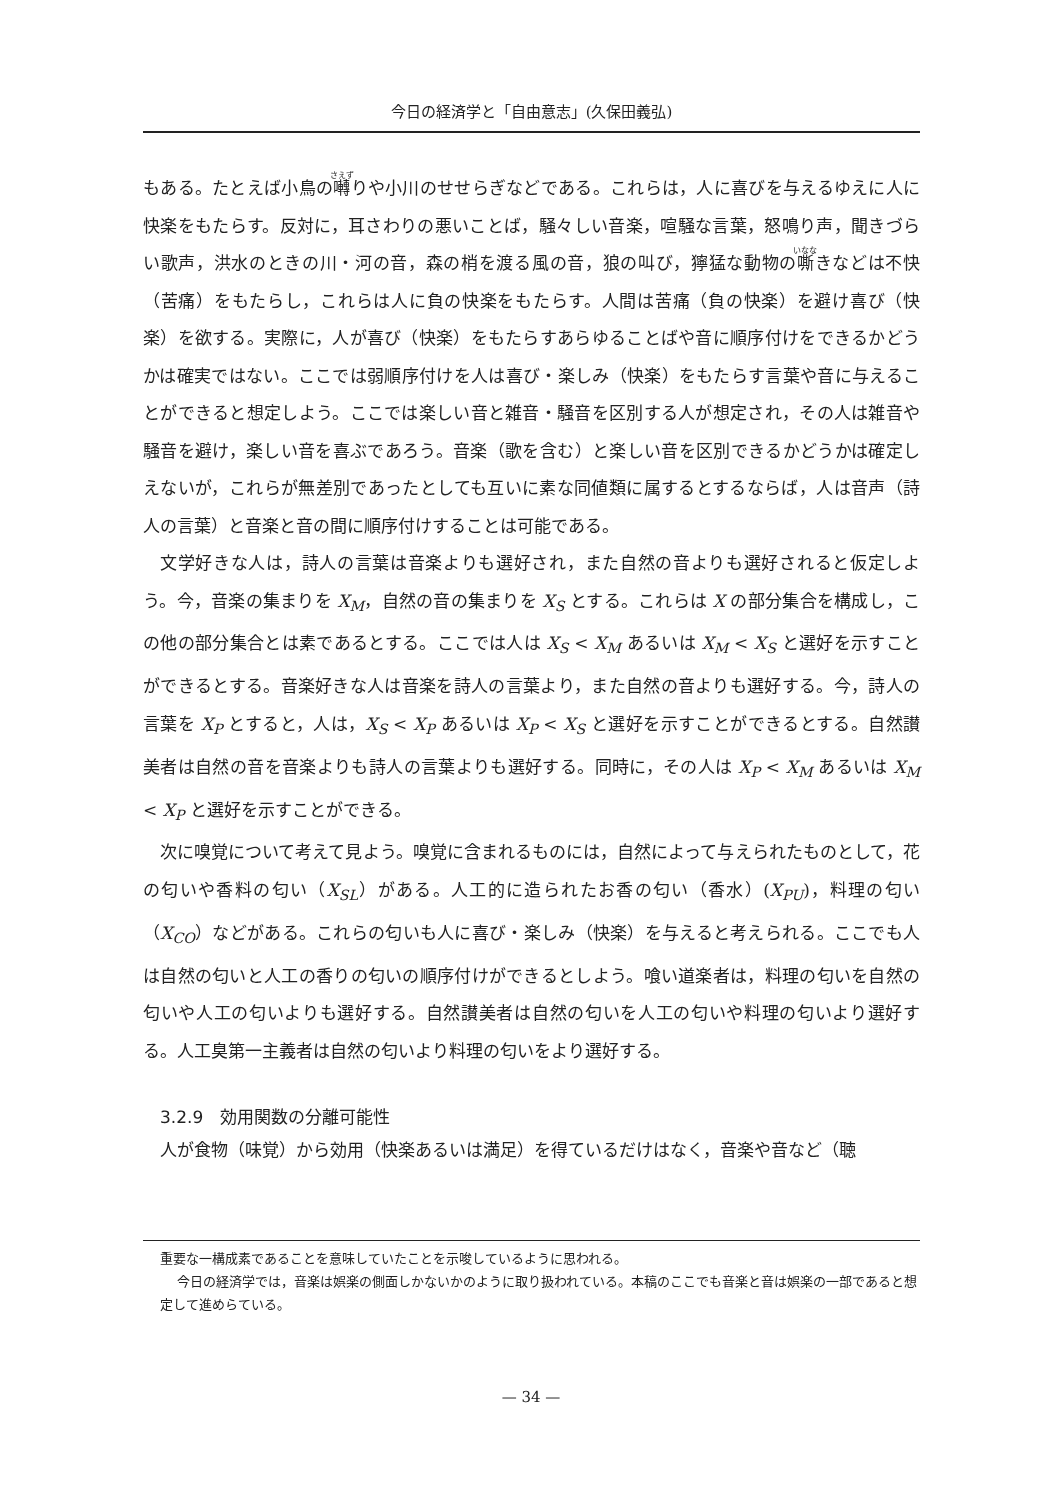今日の経済学と「自由意志」(久保田義弘)
もある。たとえば小鳥の囀りや小川のせせらぎなどである。これらは，人に喜びを与えるゆえに人に快楽をもたらす。反対に，耳さわりの悪いことば，騒々しい音楽，喧騒な言葉，怒鳴り声，聞きづらい歌声，洪水のときの川・河の音，森の梢を渡る風の音，狼の叫び，獰猛な動物の嘶きなどは不快（苦痛）をもたらし，これらは人に負の快楽をもたらす。人間は苦痛（負の快楽）を避け喜び（快楽）を欲する。実際に，人が喜び（快楽）をもたらすあらゆることばや音に順序付けをできるかどうかは確実ではない。ここでは弱順序付けを人は喜び・楽しみ（快楽）をもたらす言葉や音に与えることができると想定しよう。ここでは楽しい音と雑音・騒音を区別する人が想定され，その人は雑音や騒音を避け，楽しい音を喜ぶであろう。音楽（歌を含む）と楽しい音を区別できるかどうかは確定しえないが，これらが無差別であったとしても互いに素な同値類に属するとするならば，人は音声（詩人の言葉）と音楽と音の間に順序付けすることは可能である。
文学好きな人は，詩人の言葉は音楽よりも選好され，また自然の音よりも選好されると仮定しよう。今，音楽の集まりを X<sub>M</sub>，自然の音の集まりを X<sub>S</sub> とする。これらは X の部分集合を構成し，この他の部分集合とは素であるとする。ここでは人は X<sub>S</sub> < X<sub>M</sub> あるいは X<sub>M</sub> < X<sub>S</sub> と選好を示すことができるとする。音楽好きな人は音楽を詩人の言葉より，また自然の音よりも選好する。今，詩人の言葉を X<sub>P</sub> とすると，人は，X<sub>S</sub> < X<sub>P</sub> あるいは X<sub>P</sub> < X<sub>S</sub> と選好を示すことができるとする。自然讃美者は自然の音を音楽よりも詩人の言葉よりも選好する。同時に，その人は X<sub>P</sub> < X<sub>M</sub> あるいは X<sub>M</sub> < X<sub>P</sub> と選好を示すことができる。
次に嗅覚について考えて見よう。嗅覚に含まれるものには，自然によって与えられたものとして，花の匂いや香料の匂い（X<sub>SL</sub>）がある。人工的に造られたお香の匂い（香水）(X<sub>PU</sub>)，料理の匂い（X<sub>CO</sub>）などがある。これらの匂いも人に喜び・楽しみ（快楽）を与えると考えられる。ここでも人は自然の匂いと人工の香りの匂いの順序付けができるとしよう。喰い道楽者は，料理の匂いを自然の匂いや人工の匂いよりも選好する。自然讃美者は自然の匂いを人工の匂いや料理の匂いより選好する。人工臭第一主義者は自然の匂いより料理の匂いをより選好する。
3.2.9　効用関数の分離可能性
人が食物（味覚）から効用（快楽あるいは満足）を得ているだけはなく，音楽や音など（聴
重要な一構成素であることを意味していたことを示唆しているように思われる。
今日の経済学では，音楽は娯楽の側面しかないかのように取り扱われている。本稿のここでも音楽と音は娯楽の一部であると想定して進めらている。
— 34 —